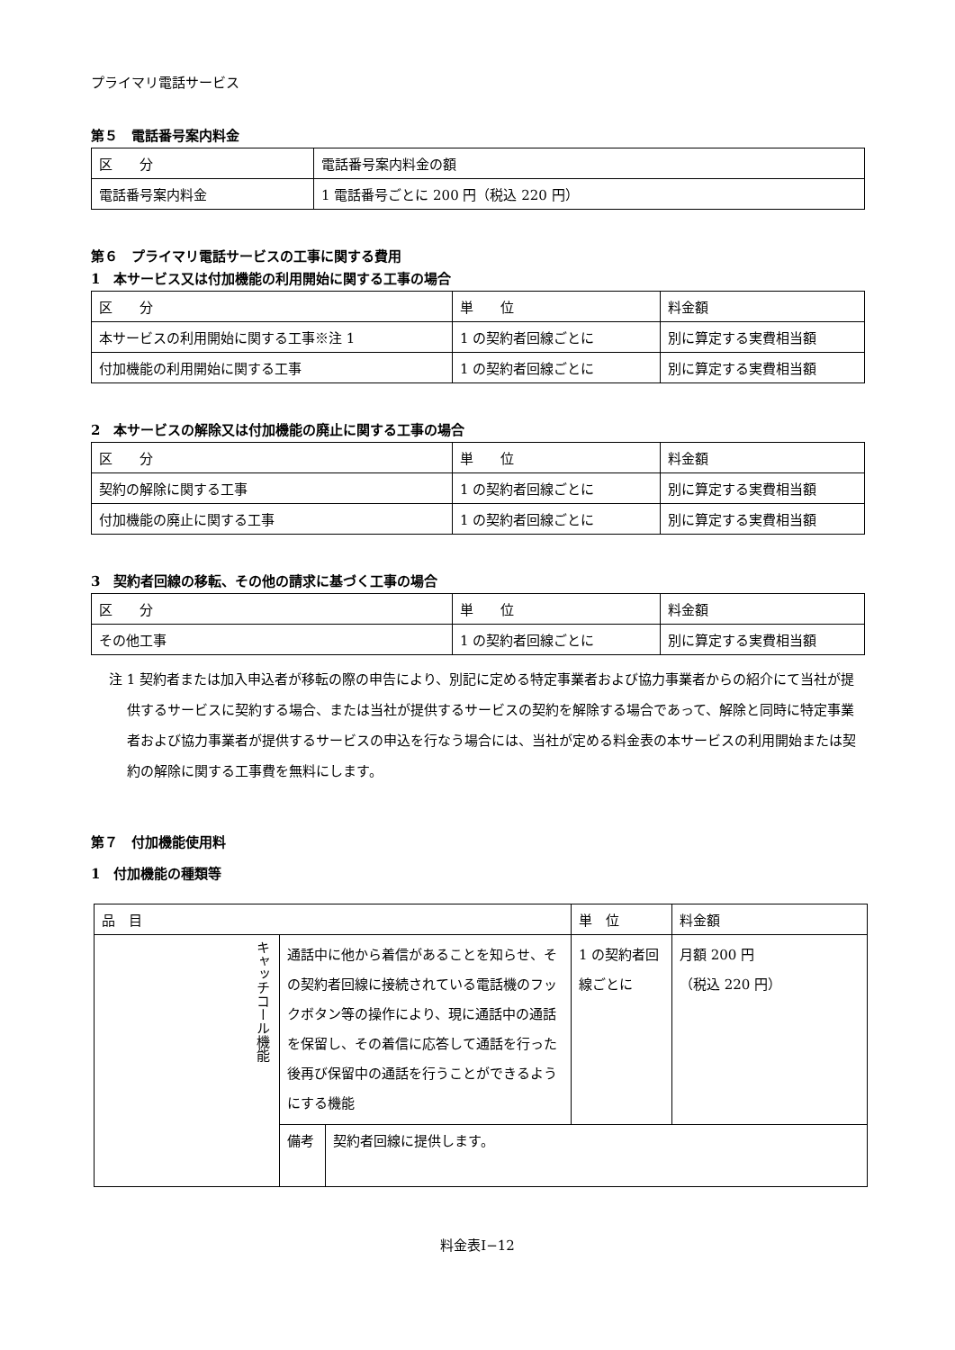プライマリ電話サービス
第５　電話番号案内料金
| 区 分 | 電話番号案内料金の額 |
| 電話番号案内料金 | 1 電話番号ごとに 200 円（税込 220 円） |
第６　プライマリ電話サービスの工事に関する費用
1　本サービス又は付加機能の利用開始に関する工事の場合
| 区 分 | 単 位 | 料金額 |
| 本サービスの利用開始に関する工事※注 1 | 1 の契約者回線ごとに | 別に算定する実費相当額 |
| 付加機能の利用開始に関する工事 | 1 の契約者回線ごとに | 別に算定する実費相当額 |
2　本サービスの解除又は付加機能の廃止に関する工事の場合
| 区 分 | 単 位 | 料金額 |
| 契約の解除に関する工事 | 1 の契約者回線ごとに | 別に算定する実費相当額 |
| 付加機能の廃止に関する工事 | 1 の契約者回線ごとに | 別に算定する実費相当額 |
3　契約者回線の移転、その他の請求に基づく工事の場合
| 区 分 | 単 位 | 料金額 |
| その他工事 | 1 の契約者回線ごとに | 別に算定する実費相当額 |
注 1 契約者または加入申込者が移転の際の申告により、別記に定める特定事業者および協力事業者からの紹介にて当社が提供するサービスに契約する場合、または当社が提供するサービスの契約を解除する場合であって、解除と同時に特定事業者および協力事業者が提供するサービスの申込を行なう場合には、当社が定める料金表の本サービスの利用開始または契約の解除に関する工事費を無料にします。
第７　付加機能使用料
1　付加機能の種類等
| 品 目 | | | 単 位 | 料金額 |
| キャッチコール機能 | 通話中に他から着信があることを知らせ、その契約者回線に接続されている電話機のフックボタン等の操作により、現に通話中の通話を保留し、その着信に応答して通話を行った後再び保留中の通話を行うことができるようにする機能 | | 1 の契約者回線ごとに | 月額 200 円 （税込 220 円） |
| | 備考 | 契約者回線に提供します。 | | |
料金表Ⅰ−12